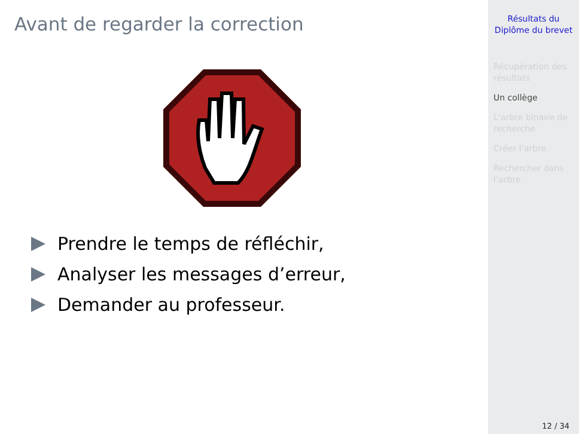Avant de regarder la correction
Prendre le temps de réfléchir,
Analyser les messages d’erreur,
Demander au professeur.
Résultats du
Diplôme du brevet
Récupération des résultats
Un collège
L’arbre binaire de recherche
Créer l’arbre
Rechercher dans l’arbre
12 / 34